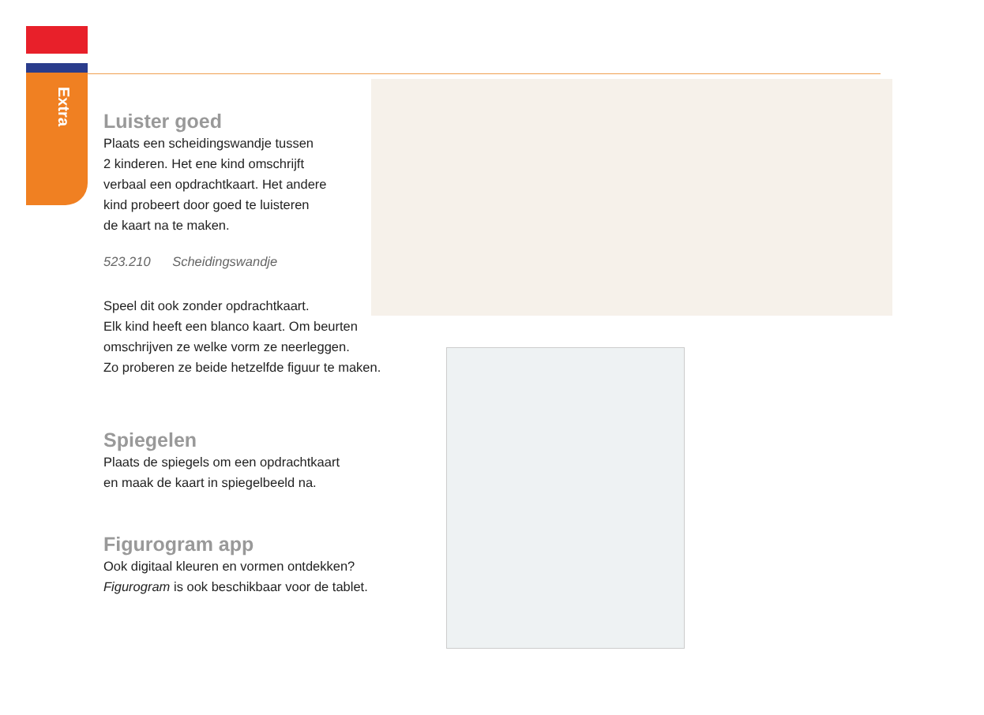Extra
Luister goed
Plaats een scheidingswandje tussen
2 kinderen. Het ene kind omschrijft
verbaal een opdrachtkaart. Het andere
kind probeert door goed te luisteren
de kaart na te maken.
523.210 Scheidingswandje
Speel dit ook zonder opdrachtkaart.
Elk kind heeft een blanco kaart. Om beurten
omschrijven ze welke vorm ze neerleggen.
Zo proberen ze beide hetzelfde figuur te maken.
Spiegelen
Plaats de spiegels om een opdrachtkaart
en maak de kaart in spiegelbeeld na.
Figurogram app
Ook digitaal kleuren en vormen ontdekken?
Figurogram is ook beschikbaar voor de tablet.